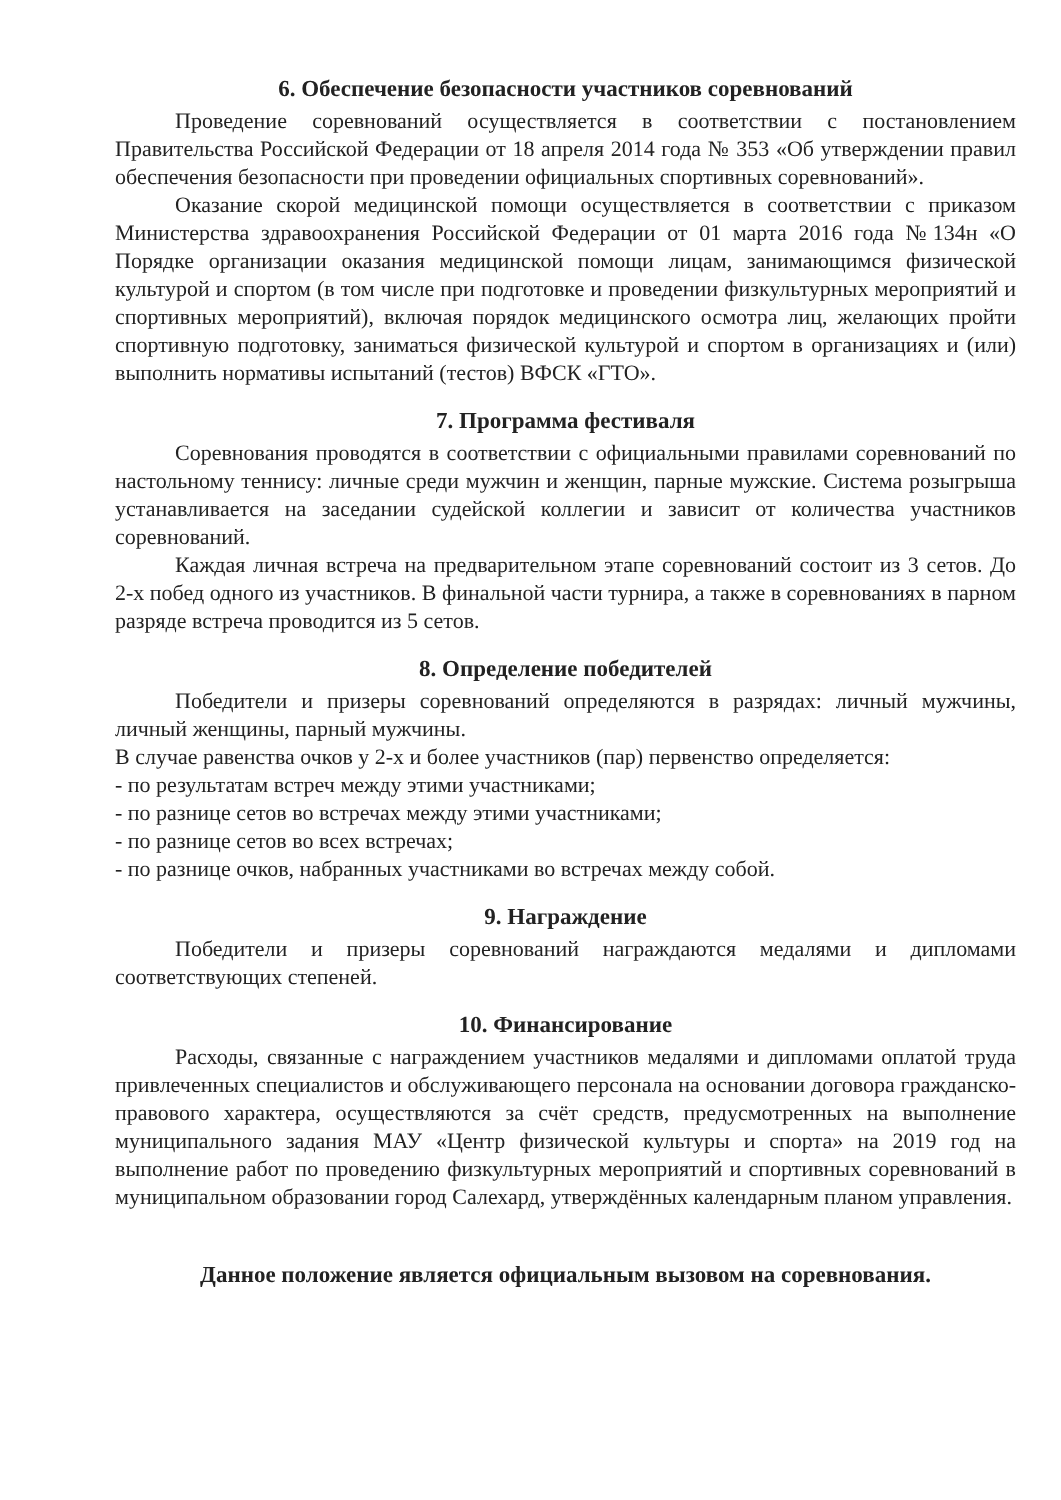6. Обеспечение безопасности участников соревнований
Проведение соревнований осуществляется в соответствии с постановлением Правительства Российской Федерации от 18 апреля 2014 года № 353 «Об утверждении правил обеспечения безопасности при проведении официальных спортивных соревнований».
Оказание скорой медицинской помощи осуществляется в соответствии с приказом Министерства здравоохранения Российской Федерации от 01 марта 2016 года №134н «О Порядке организации оказания медицинской помощи лицам, занимающимся физической культурой и спортом (в том числе при подготовке и проведении физкультурных мероприятий и спортивных мероприятий), включая порядок медицинского осмотра лиц, желающих пройти спортивную подготовку, заниматься физической культурой и спортом в организациях и (или) выполнить нормативы испытаний (тестов) ВФСК «ГТО».
7. Программа фестиваля
Соревнования проводятся в соответствии с официальными правилами соревнований по настольному теннису: личные среди мужчин и женщин, парные мужские. Система розыгрыша устанавливается на заседании судейской коллегии и зависит от количества участников соревнований.
Каждая личная встреча на предварительном этапе соревнований состоит из 3 сетов. До 2-х побед одного из участников. В финальной части турнира, а также в соревнованиях в парном разряде встреча проводится из 5 сетов.
8. Определение победителей
Победители и призеры соревнований определяются в разрядах: личный мужчины, личный женщины, парный мужчины.
В случае равенства очков у 2-х и более участников (пар) первенство определяется:
- по результатам встреч между этими участниками;
- по разнице сетов во встречах между этими участниками;
- по разнице сетов во всех встречах;
- по разнице очков, набранных участниками во встречах между собой.
9. Награждение
Победители и призеры соревнований награждаются медалями и дипломами соответствующих степеней.
10. Финансирование
Расходы, связанные с награждением участников медалями и дипломами оплатой труда привлеченных специалистов и обслуживающего персонала на основании договора гражданско-правового характера, осуществляются за счёт средств, предусмотренных на выполнение муниципального задания МАУ «Центр физической культуры и спорта» на 2019 год на выполнение работ по проведению физкультурных мероприятий и спортивных соревнований в муниципальном образовании город Салехард, утверждённых календарным планом управления.
Данное положение является официальным вызовом на соревнования.